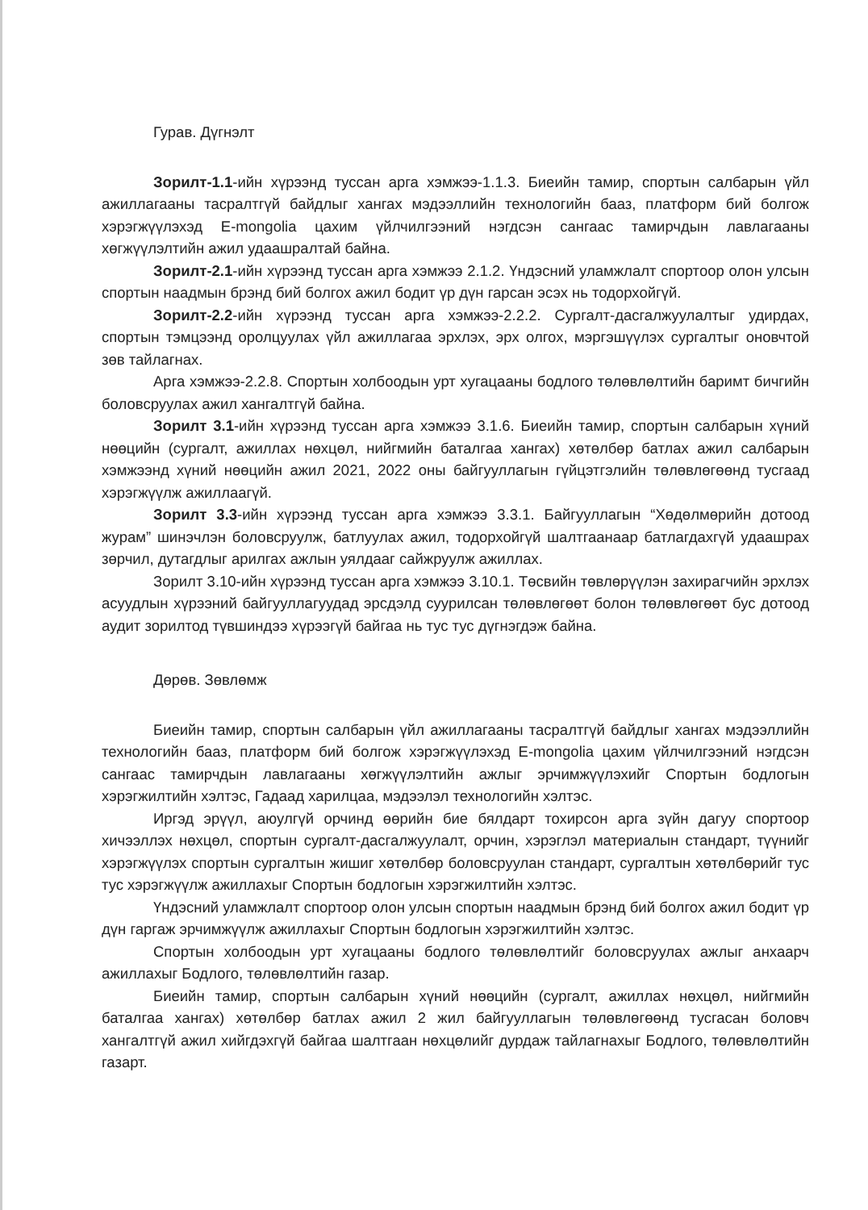Гурав. Дүгнэлт
Зорилт-1.1-ийн хүрээнд туссан арга хэмжээ-1.1.3. Биеийн тамир, спортын салбарын үйл ажиллагааны тасралтгүй байдлыг хангах мэдээллийн технологийн бааз, платформ бий болгож хэрэгжүүлэхэд E-mongolia цахим үйлчилгээний нэгдсэн сангаас тамирчдын лавлагааны хөгжүүлэлтийн ажил удаашралтай байна.
Зорилт-2.1-ийн хүрээнд туссан арга хэмжээ 2.1.2. Үндэсний уламжлалт спортоор олон улсын спортын наадмын брэнд бий болгох ажил бодит үр дүн гарсан эсэх нь тодорхойгүй.
Зорилт-2.2-ийн хүрээнд туссан арга хэмжээ-2.2.2. Сургалт-дасгалжуулалтыг удирдах, спортын тэмцээнд оролцуулах үйл ажиллагаа эрхлэх, эрх олгох, мэргэшүүлэх сургалтыг оновчтой зөв тайлагнах.
Арга хэмжээ-2.2.8. Спортын холбоодын урт хугацааны бодлого төлөвлөлтийн баримт бичгийн боловсруулах ажил хангалтгүй байна.
Зорилт 3.1-ийн хүрээнд туссан арга хэмжээ 3.1.6. Биеийн тамир, спортын салбарын хүний нөөцийн (сургалт, ажиллах нөхцөл, нийгмийн баталгаа хангах) хөтөлбөр батлах ажил салбарын хэмжээнд хүний нөөцийн ажил 2021, 2022 оны байгууллагын гүйцэтгэлийн төлөвлөгөөнд тусгаад хэрэгжүүлж ажиллаагүй.
Зорилт 3.3-ийн хүрээнд туссан арга хэмжээ 3.3.1. Байгууллагын “Хөдөлмөрийн дотоод журам” шинэчлэн боловсруулж, батлуулах ажил, тодорхойгүй шалтгаанаар батлагдахгүй удаашрах зөрчил, дутагдлыг арилгах ажлын уялдааг сайжруулж ажиллах.
Зорилт 3.10-ийн хүрээнд туссан арга хэмжээ 3.10.1. Төсвийн төвлөрүүлэн захирагчийн эрхлэх асуудлын хүрээний байгууллагуудад эрсдэлд суурилсан төлөвлөгөөт болон төлөвлөгөөт бус дотоод аудит зорилтод түвшиндээ хүрээгүй байгаа нь тус тус дүгнэгдэж байна.
Дөрөв. Зөвлөмж
Биеийн тамир, спортын салбарын үйл ажиллагааны тасралтгүй байдлыг хангах мэдээллийн технологийн бааз, платформ бий болгож хэрэгжүүлэхэд E-mongolia цахим үйлчилгээний нэгдсэн сангаас тамирчдын лавлагааны хөгжүүлэлтийн ажлыг эрчимжүүлэхийг Спортын бодлогын хэрэгжилтийн хэлтэс, Гадаад харилцаа, мэдээлэл технологийн хэлтэс.
Иргэд эрүүл, аюулгүй орчинд өөрийн бие бялдарт тохирсон арга зүйн дагуу спортоор хичээллэх нөхцөл, спортын сургалт-дасгалжуулалт, орчин, хэрэглэл материалын стандарт, түүнийг хэрэгжүүлэх спортын сургалтын жишиг хөтөлбөр боловсруулан стандарт, сургалтын хөтөлбөрийг тус тус хэрэгжүүлж ажиллахыг Спортын бодлогын хэрэгжилтийн хэлтэс.
Үндэсний уламжлалт спортоор олон улсын спортын наадмын брэнд бий болгох ажил бодит үр дүн гаргаж эрчимжүүлж ажиллахыг Спортын бодлогын хэрэгжилтийн хэлтэс.
Спортын холбоодын урт хугацааны бодлого төлөвлөлтийг боловсруулах ажлыг анхаарч ажиллахыг Бодлого, төлөвлөлтийн газар.
Биеийн тамир, спортын салбарын хүний нөөцийн (сургалт, ажиллах нөхцөл, нийгмийн баталгаа хангах) хөтөлбөр батлах ажил 2 жил байгууллагын төлөвлөгөөнд тусгасан боловч хангалтгүй ажил хийгдэхгүй байгаа шалтгаан нөхцөлийг дурдаж тайлагнахыг Бодлого, төлөвлөлтийн газарт.